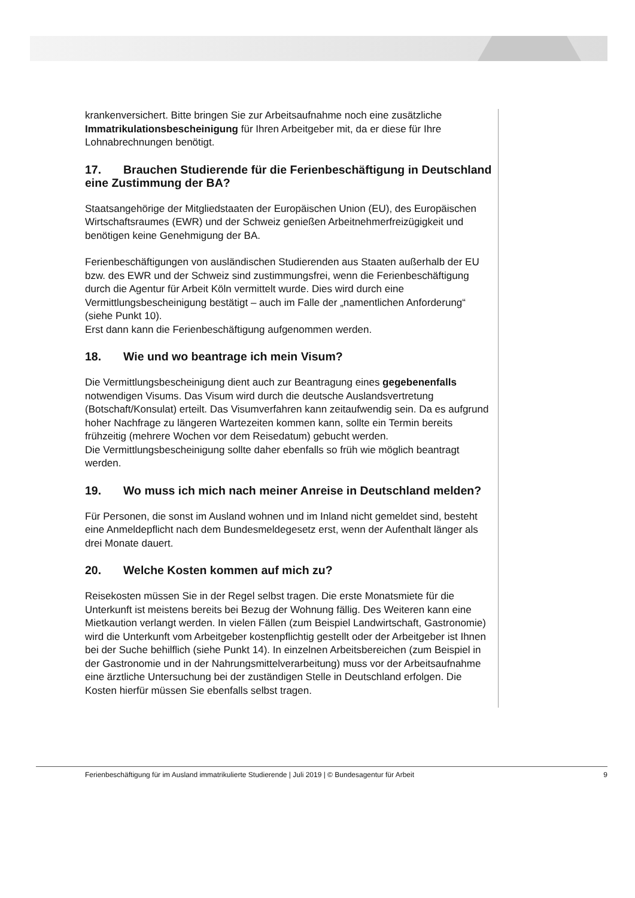krankenversichert. Bitte bringen Sie zur Arbeitsaufnahme noch eine zusätzliche Immatrikulationsbescheinigung für Ihren Arbeitgeber mit, da er diese für Ihre Lohnabrechnungen benötigt.
17. Brauchen Studierende für die Ferienbeschäftigung in Deutschland eine Zustimmung der BA?
Staatsangehörige der Mitgliedstaaten der Europäischen Union (EU), des Europäischen Wirtschaftsraumes (EWR) und der Schweiz genießen Arbeitnehmerfreizügigkeit und benötigen keine Genehmigung der BA.
Ferienbeschäftigungen von ausländischen Studierenden aus Staaten außerhalb der EU bzw. des EWR und der Schweiz sind zustimmungsfrei, wenn die Ferienbeschäftigung durch die Agentur für Arbeit Köln vermittelt wurde. Dies wird durch eine Vermittlungsbescheinigung bestätigt – auch im Falle der „namentlichen Anforderung“ (siehe Punkt 10).
Erst dann kann die Ferienbeschäftigung aufgenommen werden.
18. Wie und wo beantrage ich mein Visum?
Die Vermittlungsbescheinigung dient auch zur Beantragung eines gegebenenfalls notwendigen Visums. Das Visum wird durch die deutsche Auslandsvertretung (Botschaft/Konsulat) erteilt. Das Visumverfahren kann zeitaufwendig sein. Da es aufgrund hoher Nachfrage zu längeren Wartezeiten kommen kann, sollte ein Termin bereits frühzeitig (mehrere Wochen vor dem Reisedatum) gebucht werden.
Die Vermittlungsbescheinigung sollte daher ebenfalls so früh wie möglich beantragt werden.
19. Wo muss ich mich nach meiner Anreise in Deutschland melden?
Für Personen, die sonst im Ausland wohnen und im Inland nicht gemeldet sind, besteht eine Anmeldepflicht nach dem Bundesmeldegesetz erst, wenn der Aufenthalt länger als drei Monate dauert.
20. Welche Kosten kommen auf mich zu?
Reisekosten müssen Sie in der Regel selbst tragen. Die erste Monatsmiete für die Unterkunft ist meistens bereits bei Bezug der Wohnung fällig. Des Weiteren kann eine Mietkaution verlangt werden. In vielen Fällen (zum Beispiel Landwirtschaft, Gastronomie) wird die Unterkunft vom Arbeitgeber kostenpflichtig gestellt oder der Arbeitgeber ist Ihnen bei der Suche behilflich (siehe Punkt 14). In einzelnen Arbeitsbereichen (zum Beispiel in der Gastronomie und in der Nahrungsmittelverarbeitung) muss vor der Arbeitsaufnahme eine ärztliche Untersuchung bei der zuständigen Stelle in Deutschland erfolgen. Die Kosten hierfür müssen Sie ebenfalls selbst tragen.
Ferienbeschäftigung für im Ausland immatrikulierte Studierende | Juli 2019 | © Bundesagentur für Arbeit 9